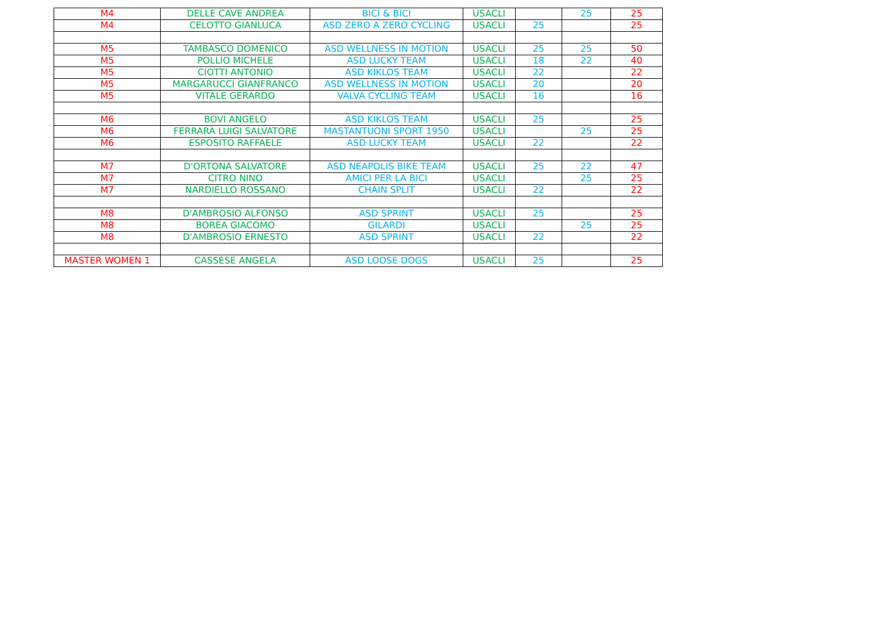| M4 | DELLE CAVE ANDREA | BICI & BICI | USACLI | | 25 | 25 |
| M4 | CELOTTO GIANLUCA | ASD ZERO A ZERO CYCLING | USACLI | 25 | | 25 |
| M5 | TAMBASCO DOMENICO | ASD WELLNESS IN MOTION | USACLI | 25 | 25 | 50 |
| M5 | POLLIO MICHELE | ASD LUCKY TEAM | USACLI | 18 | 22 | 40 |
| M5 | CIOTTI ANTONIO | ASD KIKLOS TEAM | USACLI | 22 | | 22 |
| M5 | MARGARUCCI GIANFRANCO | ASD WELLNESS IN MOTION | USACLI | 20 | | 20 |
| M5 | VITALE GERARDO | VALVA CYCLING TEAM | USACLI | 16 | | 16 |
| M6 | BOVI ANGELO | ASD KIKLOS TEAM | USACLI | 25 | | 25 |
| M6 | FERRARA LUIGI SALVATORE | MASTANTUONI SPORT 1950 | USACLI | | 25 | 25 |
| M6 | ESPOSITO RAFFAELE | ASD LUCKY TEAM | USACLI | 22 | | 22 |
| M7 | D'ORTONA SALVATORE | ASD NEAPOLIS BIKE TEAM | USACLI | 25 | 22 | 47 |
| M7 | CITRO NINO | AMICI PER LA BICI | USACLI | | 25 | 25 |
| M7 | NARDIELLO ROSSANO | CHAIN SPLIT | USACLI | 22 | | 22 |
| M8 | D'AMBROSIO ALFONSO | ASD SPRINT | USACLI | 25 | | 25 |
| M8 | BOREA GIACOMO | GILARDI | USACLI | | 25 | 25 |
| M8 | D'AMBROSIO ERNESTO | ASD SPRINT | USACLI | 22 | | 22 |
| MASTER WOMEN 1 | CASSESE ANGELA | ASD LOOSE DOGS | USACLI | 25 | | 25 |